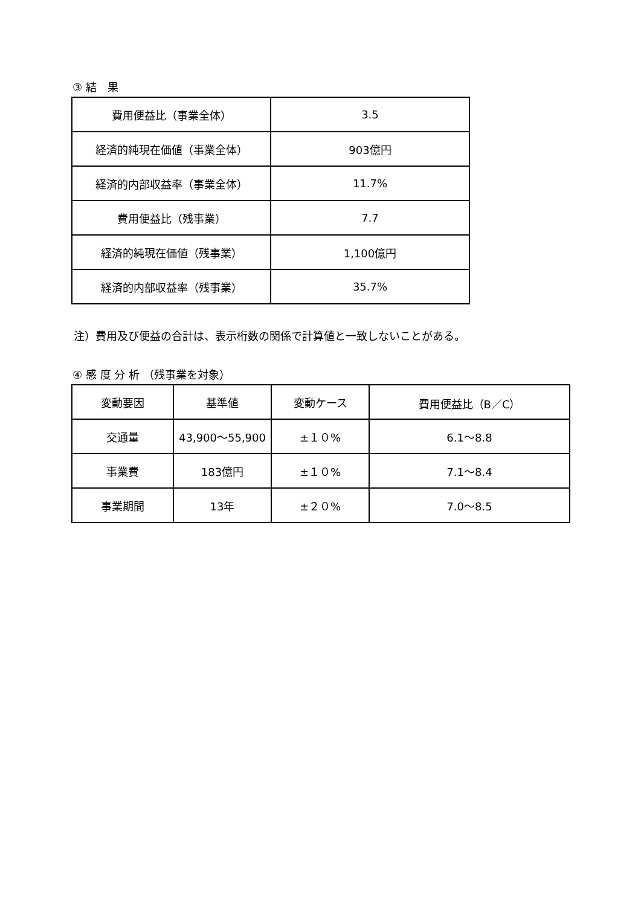③ 結　果
| 費用便益比（事業全体） | 3.5 |
| 経済的純現在価値（事業全体） | 903億円 |
| 経済的内部収益率（事業全体） | 11.7% |
| 費用便益比（残事業） | 7.7 |
| 経済的純現在価値（残事業） | 1,100億円 |
| 経済的内部収益率（残事業） | 35.7% |
注）費用及び便益の合計は、表示桁数の関係で計算値と一致しないことがある。
④ 感 度 分 析 （残事業を対象）
| 変動要因 | 基準値 | 変動ケース | 費用便益比（B／C） |
| --- | --- | --- | --- |
| 交通量 | 43,900～55,900 | ±１０% | 6.1～8.8 |
| 事業費 | 183億円 | ±１０% | 7.1～8.4 |
| 事業期間 | 13年 | ±２０% | 7.0～8.5 |